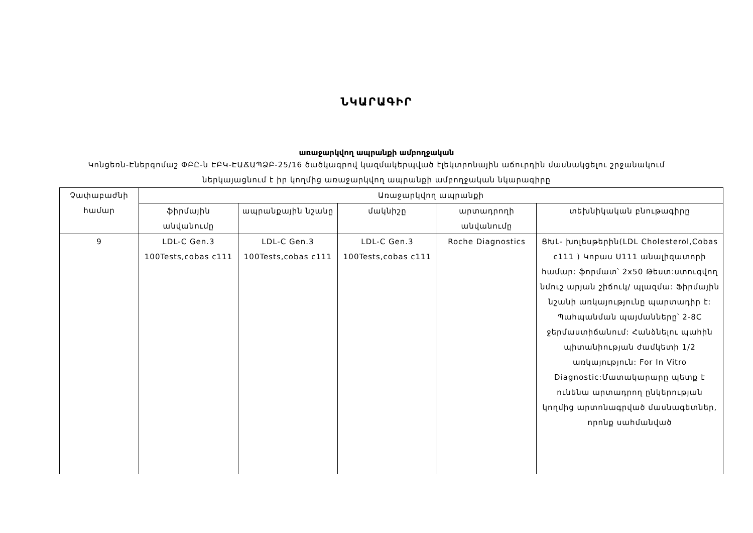ՆԿԱՐԱԳԻՐ
առաջարկվող ապրանքի ամբողջական
Կոնցեռն-Էներգոմաշ ՓԲԸ-ն ԷԲԿ-ԷԱՃԱՊՁԲ-25/16 ծածկագրով կազմակերպված էլեկտրոնային աճուրդին մասնակցելու շրջանակում
ներկայացնում է իր կողմից առաջարկվող ապրանքի ամբողջական նկարագիրը
| Չափաբաժնի համար | Առաջարկվող ապրանքի | | | | |
| --- | --- | --- | --- | --- | --- |
| | ֆիրմային անվանումը | ապրանքային նշանը | մակնիշը | արտադրողի անվանումը | տեխնիկական բնութագիրը |
| 9 | LDL-C Gen.3 100Tests,cobas c111 | LDL-C Gen.3 100Tests,cobas c111 | LDL-C Gen.3 100Tests,cobas c111 | Roche Diagnostics | ՑԽԼ- խոլեսթերին(LDL Cholesterol,Cobas c111 ) Կոբաս Ս111 անալիզատորի համար: ֆորմատ՝ 2x50 Թեստ:ստուգվող նմուշ արյան շիճուկ/ պլազմա: Ֆիրմային նշանի առկայությունը պարտադիր է: Պահպանման պայմանները՝ 2-8C ջերմաստիճանում: Հանձնելու պահին պիտանիության ժամկետի 1/2 առկայություն: For In Vitro Diagnostic:Մատակարարը պետք է ունենա արտադրող ընկերության կողմից արտոնագրված մասնագետներ, որոնք սահմանված |